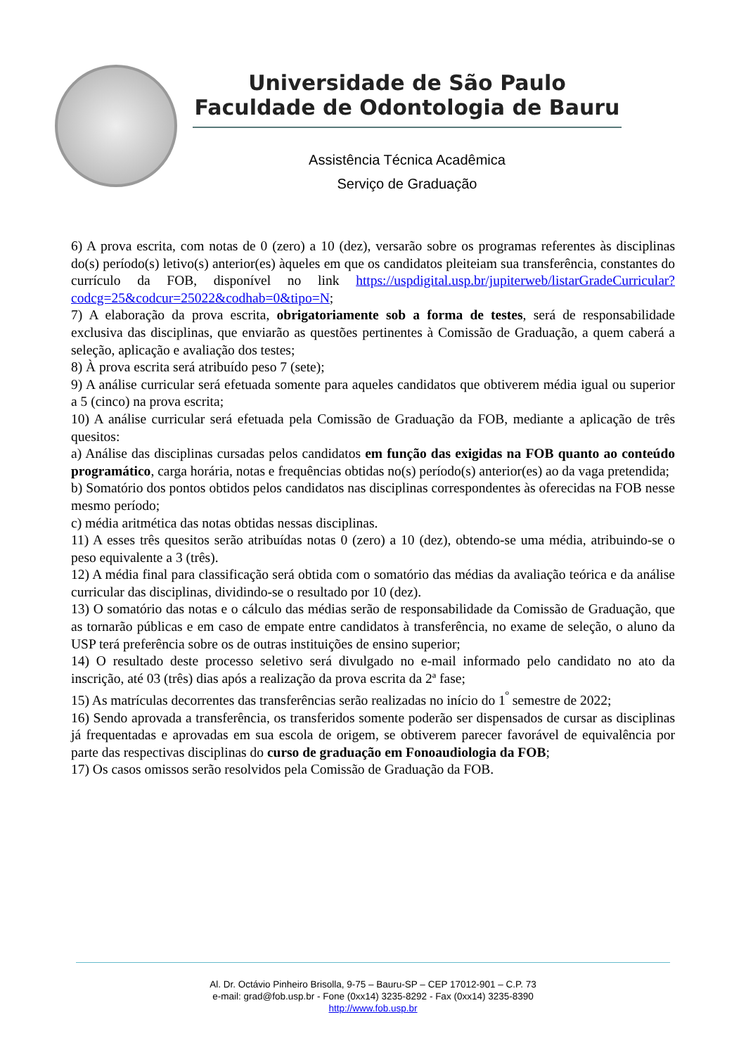Universidade de São Paulo
Faculdade de Odontologia de Bauru
Assistência Técnica Acadêmica
Serviço de Graduação
6) A prova escrita, com notas de 0 (zero) a 10 (dez), versarão sobre os programas referentes às disciplinas do(s) período(s) letivo(s) anterior(es) àqueles em que os candidatos pleiteiam sua transferência, constantes do currículo da FOB, disponível no link https://uspdigital.usp.br/jupiterweb/listarGradeCurricular?codcg=25&codcur=25022&codhab=0&tipo=N;
7) A elaboração da prova escrita, obrigatoriamente sob a forma de testes, será de responsabilidade exclusiva das disciplinas, que enviarão as questões pertinentes à Comissão de Graduação, a quem caberá a seleção, aplicação e avaliação dos testes;
8) À prova escrita será atribuído peso 7 (sete);
9) A análise curricular será efetuada somente para aqueles candidatos que obtiverem média igual ou superior a 5 (cinco) na prova escrita;
10) A análise curricular será efetuada pela Comissão de Graduação da FOB, mediante a aplicação de três quesitos:
a) Análise das disciplinas cursadas pelos candidatos em função das exigidas na FOB quanto ao conteúdo programático, carga horária, notas e frequências obtidas no(s) período(s) anterior(es) ao da vaga pretendida;
b) Somatório dos pontos obtidos pelos candidatos nas disciplinas correspondentes às oferecidas na FOB nesse mesmo período;
c) média aritmética das notas obtidas nessas disciplinas.
11) A esses três quesitos serão atribuídas notas 0 (zero) a 10 (dez), obtendo-se uma média, atribuindo-se o peso equivalente a 3 (três).
12) A média final para classificação será obtida com o somatório das médias da avaliação teórica e da análise curricular das disciplinas, dividindo-se o resultado por 10 (dez).
13) O somatório das notas e o cálculo das médias serão de responsabilidade da Comissão de Graduação, que as tornarão públicas e em caso de empate entre candidatos à transferência, no exame de seleção, o aluno da USP terá preferência sobre os de outras instituições de ensino superior;
14) O resultado deste processo seletivo será divulgado no e-mail informado pelo candidato no ato da inscrição, até 03 (três) dias após a realização da prova escrita da 2ª fase;
15) As matrículas decorrentes das transferências serão realizadas no início do 1<sup>º</sup> semestre de 2022;
16) Sendo aprovada a transferência, os transferidos somente poderão ser dispensados de cursar as disciplinas já frequentadas e aprovadas em sua escola de origem, se obtiverem parecer favorável de equivalência por parte das respectivas disciplinas do curso de graduação em Fonoaudiologia da FOB;
17) Os casos omissos serão resolvidos pela Comissão de Graduação da FOB.
Al. Dr. Octávio Pinheiro Brisolla, 9-75 – Bauru-SP – CEP 17012-901 – C.P. 73
e-mail: grad@fob.usp.br - Fone (0xx14) 3235-8292 - Fax (0xx14) 3235-8390
http://www.fob.usp.br